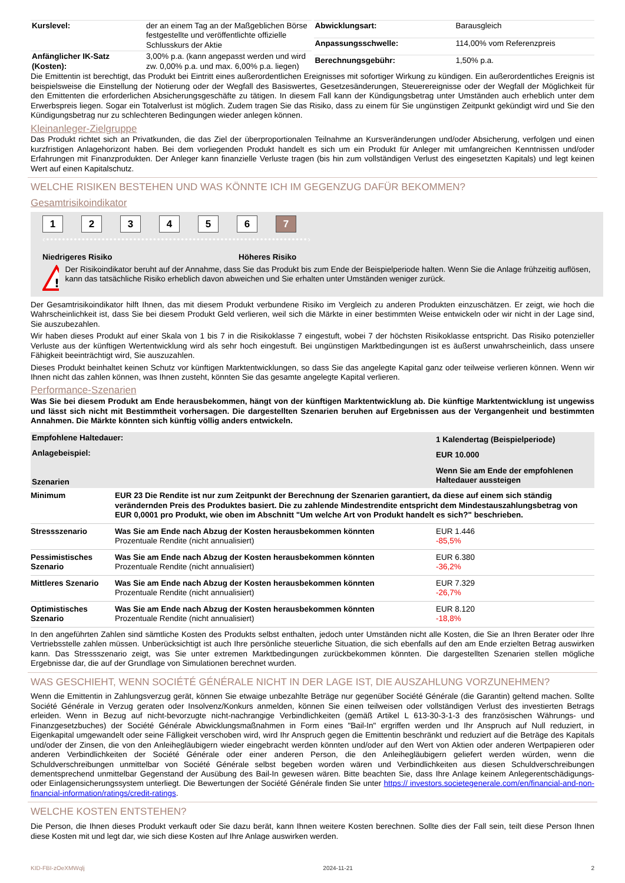| Kurslevel: | der an einem Tag an der Maßgeblichen Börse festgestellte und veröffentlichte offizielle Schlusskurs der Aktie |
| Anfänglicher IK-Satz (Kosten): | 3,00% p.a. (kann angepasst werden und wird zw. 0,00% p.a. und max. 6,00% p.a. liegen) |
| Abwicklungsart: | Barausgleich |
| Anpassungsschwelle: | 114,00% vom Referenzpreis |
| Berechnungsgebühr: | 1,50% p.a. |
Die Emittentin ist berechtigt, das Produkt bei Eintritt eines außerordentlichen Ereignisses mit sofortiger Wirkung zu kündigen. Ein außerordentliches Ereignis ist beispielsweise die Einstellung der Notierung oder der Wegfall des Basiswertes, Gesetzesänderungen, Steuerereignisse oder der Wegfall der Möglichkeit für den Emittenten die erforderlichen Absicherungsgeschäfte zu tätigen. In diesem Fall kann der Kündigungsbetrag unter Umständen auch erheblich unter dem Erwerbspreis liegen. Sogar ein Totalverlust ist möglich. Zudem tragen Sie das Risiko, dass zu einem für Sie ungünstigen Zeitpunkt gekündigt wird und Sie den Kündigungsbetrag nur zu schlechteren Bedingungen wieder anlegen können.
Kleinanleger-Zielgruppe
Das Produkt richtet sich an Privatkunden, die das Ziel der überproportionalen Teilnahme an Kursveränderungen und/oder Absicherung, verfolgen und einen kurzfristigen Anlagehorizont haben. Bei dem vorliegenden Produkt handelt es sich um ein Produkt für Anleger mit umfangreichen Kenntnissen und/oder Erfahrungen mit Finanzprodukten. Der Anleger kann finanzielle Verluste tragen (bis hin zum vollständigen Verlust des eingesetzten Kapitals) und legt keinen Wert auf einen Kapitalschutz.
WELCHE RISIKEN BESTEHEN UND WAS KÖNNTE ICH IM GEGENZUG DAFÜR BEKOMMEN?
Gesamtrisikoindikator
1234567
‹••••••••••••••••••••••••••••••••••••••••••••••••••••••••••••••••••›
Niedrigeres Risiko Höheres Risiko
!
Der Risikoindikator beruht auf der Annahme, dass Sie das Produkt bis zum Ende der Beispielperiode halten. Wenn Sie die Anlage frühzeitig auflösen, kann das tatsächliche Risiko erheblich davon abweichen und Sie erhalten unter Umständen weniger zurück.
Der Gesamtrisikoindikator hilft Ihnen, das mit diesem Produkt verbundene Risiko im Vergleich zu anderen Produkten einzuschätzen. Er zeigt, wie hoch die Wahrscheinlichkeit ist, dass Sie bei diesem Produkt Geld verlieren, weil sich die Märkte in einer bestimmten Weise entwickeln oder wir nicht in der Lage sind, Sie auszubezahlen.
Wir haben dieses Produkt auf einer Skala von 1 bis 7 in die Risikoklasse 7 eingestuft, wobei 7 der höchsten Risikoklasse entspricht. Das Risiko potenzieller Verluste aus der künftigen Wertentwicklung wird als sehr hoch eingestuft. Bei ungünstigen Marktbedingungen ist es äußerst unwahrscheinlich, dass unsere Fähigkeit beeinträchtigt wird, Sie auszuzahlen.
Dieses Produkt beinhaltet keinen Schutz vor künftigen Marktentwicklungen, so dass Sie das angelegte Kapital ganz oder teilweise verlieren können. Wenn wir Ihnen nicht das zahlen können, was Ihnen zusteht, könnten Sie das gesamte angelegte Kapital verlieren.
Performance-Szenarien
Was Sie bei diesem Produkt am Ende herausbekommen, hängt von der künftigen Marktentwicklung ab. Die künftige Marktentwicklung ist ungewiss und lässt sich nicht mit Bestimmtheit vorhersagen. Die dargestellten Szenarien beruhen auf Ergebnissen aus der Vergangenheit und bestimmten Annahmen. Die Märkte könnten sich künftig völlig anders entwickeln.
| Empfohlene Haltedauer: | | 1 Kalendertag (Beispielperiode) |
| Anlagebeispiel: | | EUR 10.000 |
| Szenarien | | Wenn Sie am Ende der empfohlenen Haltedauer aussteigen |
| Minimum | EUR 23 Die Rendite ist nur zum Zeitpunkt der Berechnung der Szenarien garantiert, da diese auf einem sich ständig verändernden Preis des Produktes basiert. Die zu zahlende Mindestrendite entspricht dem Mindestauszahlungsbetrag von EUR 0,0001 pro Produkt, wie oben im Abschnitt "Um welche Art von Produkt handelt es sich?" beschrieben. | |
| Stressszenario | Was Sie am Ende nach Abzug der Kosten herausbekommen könnten Prozentuale Rendite (nicht annualisiert) | EUR 1.446 -85,5% |
| Pessimistisches Szenario | Was Sie am Ende nach Abzug der Kosten herausbekommen könnten Prozentuale Rendite (nicht annualisiert) | EUR 6.380 -36,2% |
| Mittleres Szenario | Was Sie am Ende nach Abzug der Kosten herausbekommen könnten Prozentuale Rendite (nicht annualisiert) | EUR 7.329 -26,7% |
| Optimistisches Szenario | Was Sie am Ende nach Abzug der Kosten herausbekommen könnten Prozentuale Rendite (nicht annualisiert) | EUR 8.120 -18,8% |
In den angeführten Zahlen sind sämtliche Kosten des Produkts selbst enthalten, jedoch unter Umständen nicht alle Kosten, die Sie an Ihren Berater oder Ihre Vertriebsstelle zahlen müssen. Unberücksichtigt ist auch Ihre persönliche steuerliche Situation, die sich ebenfalls auf den am Ende erzielten Betrag auswirken kann. Das Stressszenario zeigt, was Sie unter extremen Marktbedingungen zurückbekommen könnten. Die dargestellten Szenarien stellen mögliche Ergebnisse dar, die auf der Grundlage von Simulationen berechnet wurden.
WAS GESCHIEHT, WENN SOCIÉTÉ GÉNÉRALE NICHT IN DER LAGE IST, DIE AUSZAHLUNG VORZUNEHMEN?
Wenn die Emittentin in Zahlungsverzug gerät, können Sie etwaige unbezahlte Beträge nur gegenüber Société Générale (die Garantin) geltend machen. Sollte Société Générale in Verzug geraten oder Insolvenz/Konkurs anmelden, können Sie einen teilweisen oder vollständigen Verlust des investierten Betrags erleiden. Wenn in Bezug auf nicht-bevorzugte nicht-nachrangige Verbindlichkeiten (gemäß Artikel L 613-30-3-1-3 des französischen Währungs- und Finanzgesetzbuches) der Société Générale Abwicklungsmaßnahmen in Form eines "Bail-In" ergriffen werden und Ihr Anspruch auf Null reduziert, in Eigenkapital umgewandelt oder seine Fälligkeit verschoben wird, wird Ihr Anspruch gegen die Emittentin beschränkt und reduziert auf die Beträge des Kapitals und/oder der Zinsen, die von den Anleihegläubigern wieder eingebracht werden könnten und/oder auf den Wert von Aktien oder anderen Wertpapieren oder anderen Verbindlichkeiten der Société Générale oder einer anderen Person, die den Anleihegläubigern geliefert werden würden, wenn die Schuldverschreibungen unmittelbar von Société Générale selbst begeben worden wären und Verbindlichkeiten aus diesen Schuldverschreibungen dementsprechend unmittelbar Gegenstand der Ausübung des Bail-In gewesen wären. Bitte beachten Sie, dass Ihre Anlage keinem Anlegerentschädigungs- oder Einlagensicherungssystem unterliegt. Die Bewertungen der Société Générale finden Sie unter https:// investors.societegenerale.com/en/financial-and-non-financial-information/ratings/credit-ratings.
WELCHE KOSTEN ENTSTEHEN?
Die Person, die Ihnen dieses Produkt verkauft oder Sie dazu berät, kann Ihnen weitere Kosten berechnen. Sollte dies der Fall sein, teilt diese Person Ihnen diese Kosten mit und legt dar, wie sich diese Kosten auf Ihre Anlage auswirken werden.
KID-FBI-zOeXMWqlj 2024-11-21 2